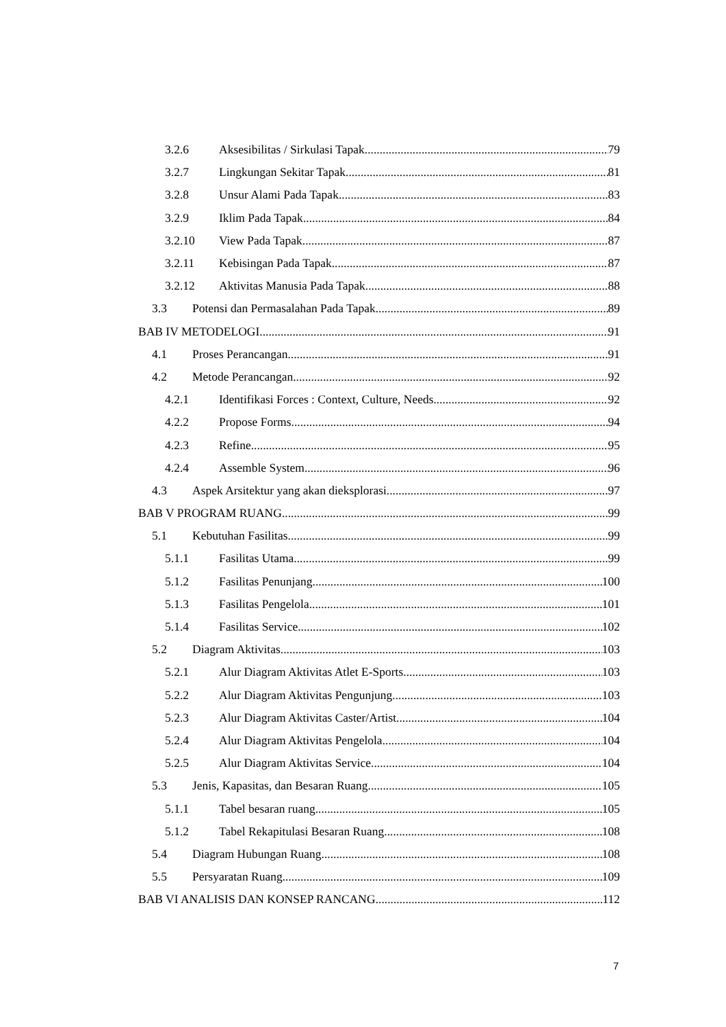3.2.6 Aksesibilitas / Sirkulasi Tapak 79
3.2.7 Lingkungan Sekitar Tapak 81
3.2.8 Unsur Alami Pada Tapak 83
3.2.9 Iklim Pada Tapak 84
3.2.10 View Pada Tapak 87
3.2.11 Kebisingan Pada Tapak 87
3.2.12 Aktivitas Manusia Pada Tapak 88
3.3 Potensi dan Permasalahan Pada Tapak 89
BAB IV METODELOGI 91
4.1 Proses Perancangan 91
4.2 Metode Perancangan 92
4.2.1 Identifikasi Forces : Context, Culture, Needs 92
4.2.2 Propose Forms 94
4.2.3 Refine 95
4.2.4 Assemble System 96
4.3 Aspek Arsitektur yang akan dieksplorasi 97
BAB V PROGRAM RUANG 99
5.1 Kebutuhan Fasilitas 99
5.1.1 Fasilitas Utama 99
5.1.2 Fasilitas Penunjang 100
5.1.3 Fasilitas Pengelola 101
5.1.4 Fasilitas Service 102
5.2 Diagram Aktivitas 103
5.2.1 Alur Diagram Aktivitas Atlet E-Sports 103
5.2.2 Alur Diagram Aktivitas Pengunjung 103
5.2.3 Alur Diagram Aktivitas Caster/Artist 104
5.2.4 Alur Diagram Aktivitas Pengelola 104
5.2.5 Alur Diagram Aktivitas Service 104
5.3 Jenis, Kapasitas, dan Besaran Ruang 105
5.1.1 Tabel besaran ruang 105
5.1.2 Tabel Rekapitulasi Besaran Ruang 108
5.4 Diagram Hubungan Ruang 108
5.5 Persyaratan Ruang 109
BAB VI ANALISIS DAN KONSEP RANCANG 112
7